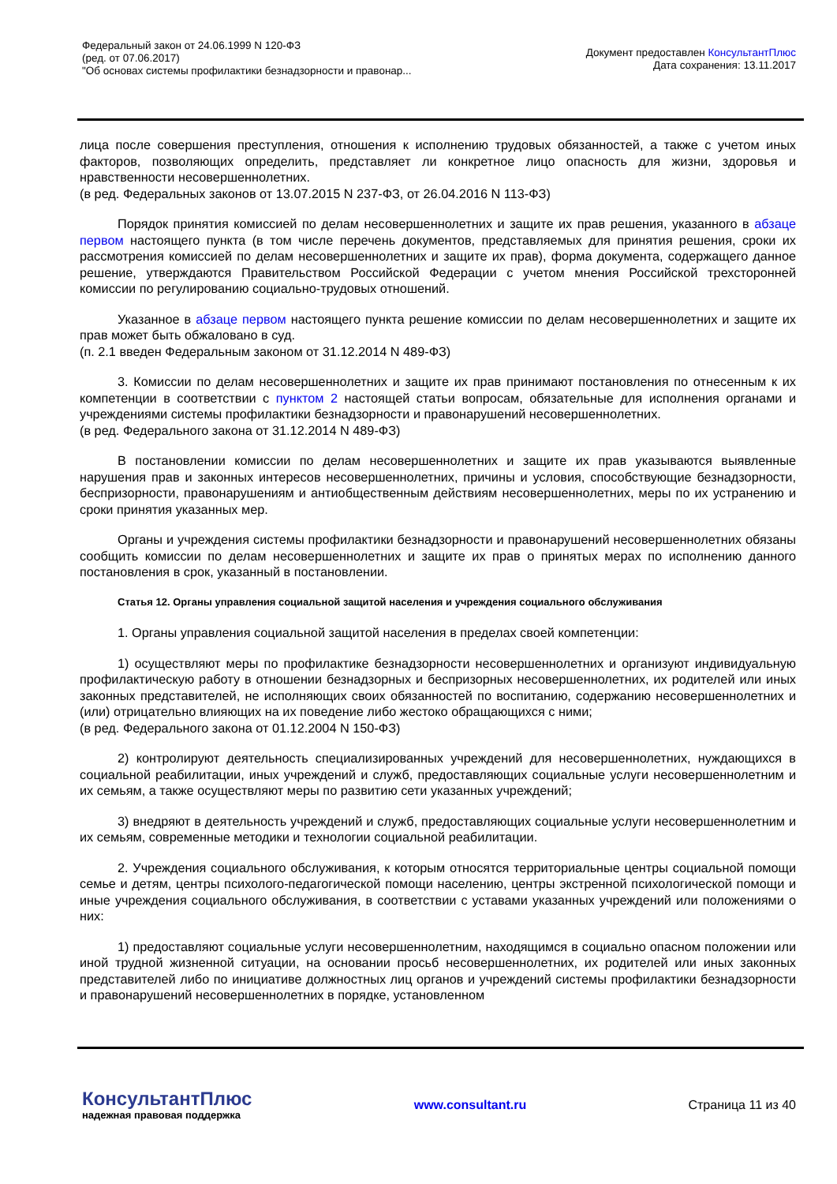Федеральный закон от 24.06.1999 N 120-ФЗ
(ред. от 07.06.2017)
"Об основах системы профилактики безнадзорности и правонар...
Документ предоставлен КонсультантПлюс
Дата сохранения: 13.11.2017
лица после совершения преступления, отношения к исполнению трудовых обязанностей, а также с учетом иных факторов, позволяющих определить, представляет ли конкретное лицо опасность для жизни, здоровья и нравственности несовершеннолетних.
(в ред. Федеральных законов от 13.07.2015 N 237-ФЗ, от 26.04.2016 N 113-ФЗ)
Порядок принятия комиссией по делам несовершеннолетних и защите их прав решения, указанного в абзаце первом настоящего пункта (в том числе перечень документов, представляемых для принятия решения, сроки их рассмотрения комиссией по делам несовершеннолетних и защите их прав), форма документа, содержащего данное решение, утверждаются Правительством Российской Федерации с учетом мнения Российской трехсторонней комиссии по регулированию социально-трудовых отношений.
Указанное в абзаце первом настоящего пункта решение комиссии по делам несовершеннолетних и защите их прав может быть обжаловано в суд.
(п. 2.1 введен Федеральным законом от 31.12.2014 N 489-ФЗ)
3. Комиссии по делам несовершеннолетних и защите их прав принимают постановления по отнесенным к их компетенции в соответствии с пунктом 2 настоящей статьи вопросам, обязательные для исполнения органами и учреждениями системы профилактики безнадзорности и правонарушений несовершеннолетних.
(в ред. Федерального закона от 31.12.2014 N 489-ФЗ)
В постановлении комиссии по делам несовершеннолетних и защите их прав указываются выявленные нарушения прав и законных интересов несовершеннолетних, причины и условия, способствующие безнадзорности, беспризорности, правонарушениям и антиобщественным действиям несовершеннолетних, меры по их устранению и сроки принятия указанных мер.
Органы и учреждения системы профилактики безнадзорности и правонарушений несовершеннолетних обязаны сообщить комиссии по делам несовершеннолетних и защите их прав о принятых мерах по исполнению данного постановления в срок, указанный в постановлении.
Статья 12. Органы управления социальной защитой населения и учреждения социального обслуживания
1. Органы управления социальной защитой населения в пределах своей компетенции:
1) осуществляют меры по профилактике безнадзорности несовершеннолетних и организуют индивидуальную профилактическую работу в отношении безнадзорных и беспризорных несовершеннолетних, их родителей или иных законных представителей, не исполняющих своих обязанностей по воспитанию, содержанию несовершеннолетних и (или) отрицательно влияющих на их поведение либо жестоко обращающихся с ними;
(в ред. Федерального закона от 01.12.2004 N 150-ФЗ)
2) контролируют деятельность специализированных учреждений для несовершеннолетних, нуждающихся в социальной реабилитации, иных учреждений и служб, предоставляющих социальные услуги несовершеннолетним и их семьям, а также осуществляют меры по развитию сети указанных учреждений;
3) внедряют в деятельность учреждений и служб, предоставляющих социальные услуги несовершеннолетним и их семьям, современные методики и технологии социальной реабилитации.
2. Учреждения социального обслуживания, к которым относятся территориальные центры социальной помощи семье и детям, центры психолого-педагогической помощи населению, центры экстренной психологической помощи и иные учреждения социального обслуживания, в соответствии с уставами указанных учреждений или положениями о них:
1) предоставляют социальные услуги несовершеннолетним, находящимся в социально опасном положении или иной трудной жизненной ситуации, на основании просьб несовершеннолетних, их родителей или иных законных представителей либо по инициативе должностных лиц органов и учреждений системы профилактики безнадзорности и правонарушений несовершеннолетних в порядке, установленном
КонсультантПлюс
надежная правовая поддержка
www.consultant.ru Страница 11 из 40